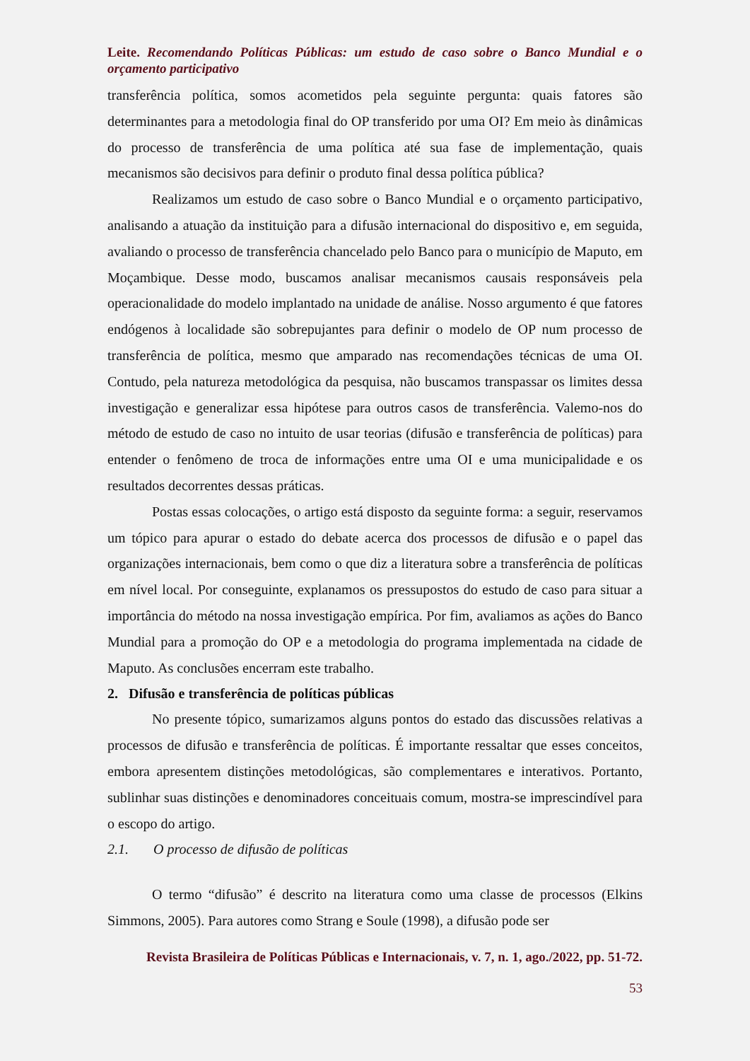Leite. Recomendando Políticas Públicas: um estudo de caso sobre o Banco Mundial e o orçamento participativo
transferência política, somos acometidos pela seguinte pergunta: quais fatores são determinantes para a metodologia final do OP transferido por uma OI? Em meio às dinâmicas do processo de transferência de uma política até sua fase de implementação, quais mecanismos são decisivos para definir o produto final dessa política pública?
Realizamos um estudo de caso sobre o Banco Mundial e o orçamento participativo, analisando a atuação da instituição para a difusão internacional do dispositivo e, em seguida, avaliando o processo de transferência chancelado pelo Banco para o município de Maputo, em Moçambique. Desse modo, buscamos analisar mecanismos causais responsáveis pela operacionalidade do modelo implantado na unidade de análise. Nosso argumento é que fatores endógenos à localidade são sobrepujantes para definir o modelo de OP num processo de transferência de política, mesmo que amparado nas recomendações técnicas de uma OI. Contudo, pela natureza metodológica da pesquisa, não buscamos transpassar os limites dessa investigação e generalizar essa hipótese para outros casos de transferência. Valemo-nos do método de estudo de caso no intuito de usar teorias (difusão e transferência de políticas) para entender o fenômeno de troca de informações entre uma OI e uma municipalidade e os resultados decorrentes dessas práticas.
Postas essas colocações, o artigo está disposto da seguinte forma: a seguir, reservamos um tópico para apurar o estado do debate acerca dos processos de difusão e o papel das organizações internacionais, bem como o que diz a literatura sobre a transferência de políticas em nível local. Por conseguinte, explanamos os pressupostos do estudo de caso para situar a importância do método na nossa investigação empírica. Por fim, avaliamos as ações do Banco Mundial para a promoção do OP e a metodologia do programa implementada na cidade de Maputo. As conclusões encerram este trabalho.
2. Difusão e transferência de políticas públicas
No presente tópico, sumarizamos alguns pontos do estado das discussões relativas a processos de difusão e transferência de políticas. É importante ressaltar que esses conceitos, embora apresentem distinções metodológicas, são complementares e interativos. Portanto, sublinhar suas distinções e denominadores conceituais comum, mostra-se imprescindível para o escopo do artigo.
2.1. O processo de difusão de políticas
O termo “difusão” é descrito na literatura como uma classe de processos (Elkins Simmons, 2005). Para autores como Strang e Soule (1998), a difusão pode ser
Revista Brasileira de Políticas Públicas e Internacionais, v. 7, n. 1, ago./2022, pp. 51-72.
53